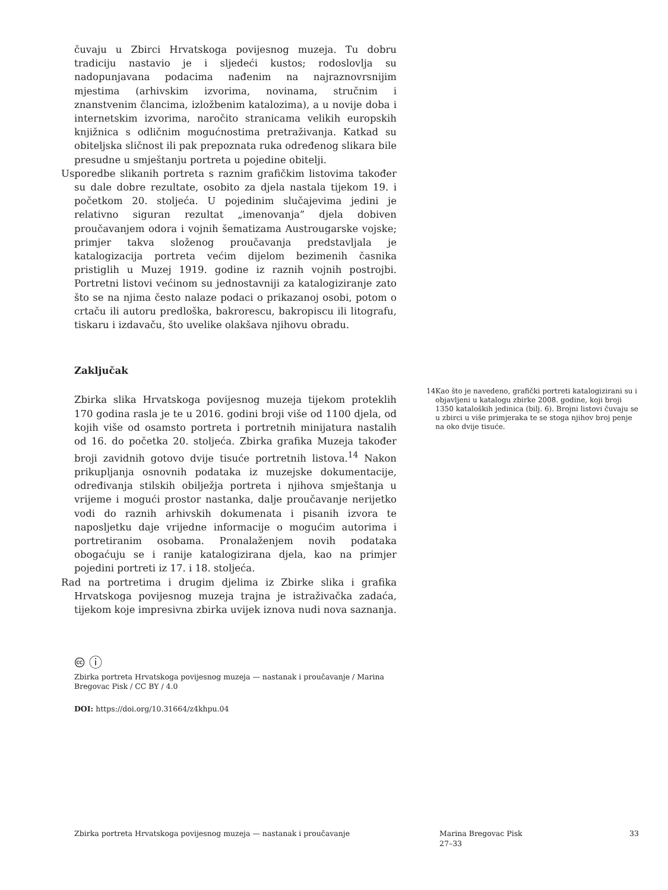čuvaju u Zbirci Hrvatskoga povijesnog muzeja. Tu dobru tradiciju nastavio je i sljedeći kustos; rodoslovlja su nadopunjavana podacima nađenim na najraznovrsnijim mjestima (arhivskim izvorima, novinama, stručnim i znanstvenim člancima, izložbenim katalozima), a u novije doba i internetskim izvorima, naročito stranicama velikih europskih knjižnica s odličnim mogućnostima pretraživanja. Katkad su obiteljska sličnost ili pak prepoznata ruka određenog slikara bile presudne u smještanju portreta u pojedine obitelji.
Usporedbe slikanih portreta s raznim grafičkim listovima također su dale dobre rezultate, osobito za djela nastala tijekom 19. i početkom 20. stoljeća. U pojedinim slučajevima jedini je relativno siguran rezultat „imenovanja” djela dobiven proučavanjem odora i vojnih šematizama Austrougarske vojske; primjer takva složenog proučavanja predstavljala je katalogizacija portreta većim dijelom bezimenih časnika pristiglih u Muzej 1919. godine iz raznih vojnih postrojbi. Portretni listovi većinom su jednostavniji za katalogiziranje zato što se na njima često nalaze podaci o prikazanoj osobi, potom o crtaču ili autoru predloška, bakrorescu, bakropiscu ili litografu, tiskaru i izdavaču, što uvelike olakšava njihovu obradu.
Zaključak
Zbirka slika Hrvatskoga povijesnog muzeja tijekom proteklih 170 godina rasla je te u 2016. godini broji više od 1100 djela, od kojih više od osamsto portreta i portretnih minijatura nastalih od 16. do početka 20. stoljeća. Zbirka grafika Muzeja također broji zavidnih gotovo dvije tisuće portretnih listova.<sup>14</sup> Nakon prikupljanja osnovnih podataka iz muzejske dokumentacije, određivanja stilskih obilježja portreta i njihova smještanja u vrijeme i mogući prostor nastanka, dalje proučavanje nerijetko vodi do raznih arhivskih dokumenata i pisanih izvora te naposljetku daje vrijedne informacije o mogućim autorima i portretiranim osobama. Pronalaženjem novih podataka obogaćuju se i ranije katalogizirana djela, kao na primjer pojedini portreti iz 17. i 18. stoljeća.
Rad na portretima i drugim djelima iz Zbirke slika i grafika Hrvatskoga povijesnog muzeja trajna je istraživačka zadaća, tijekom koje impresivna zbirka uvijek iznova nudi nova saznanja.
🅭 ⓘ
Zbirka portreta Hrvatskoga povijesnog muzeja — nastanak i proučavanje / Marina Bregovac Pisk / CC BY / 4.0
DOI: https://doi.org/10.31664/z4khpu.04
14 Kao što je navedeno, grafički portreti katalogizirani su i objavljeni u katalogu zbirke 2008. godine, koji broji 1350 kataloških jedinica (bilj. 6). Brojni listovi čuvaju se u zbirci u više primjeraka te se stoga njihov broj penje na oko dvije tisuće.
Zbirka portreta Hrvatskoga povijesnog muzeja — nastanak i proučavanje
Marina Bregovac Pisk
27–33
33